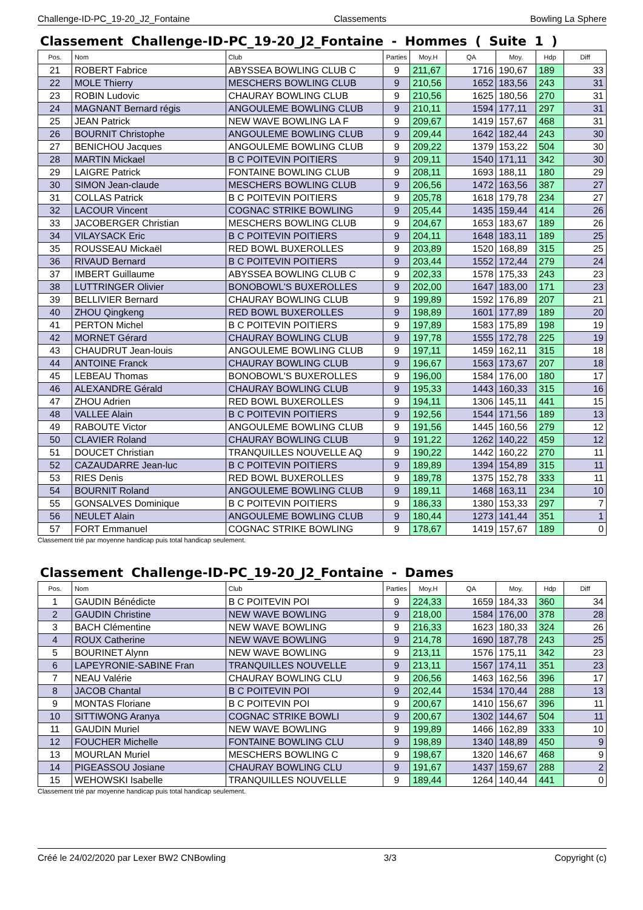Challenge-ID-PC_19-20_J2_Fontaine Classements Bowling La Sphere
Classement Challenge-ID-PC_19-20_J2_Fontaine - Hommes ( Suite 1 )
| Pos. | Nom | Club | Parties | Moy.H | QA | Moy. | Hdp | Diff |
| --- | --- | --- | --- | --- | --- | --- | --- | --- |
| 21 | ROBERT Fabrice | ABYSSEA BOWLING CLUB C | 9 | 211,67 | 1716 | 190,67 | 189 | 33 |
| 22 | MOLE Thierry | MESCHERS BOWLING CLUB | 9 | 210,56 | 1652 | 183,56 | 243 | 31 |
| 23 | ROBIN Ludovic | CHAURAY BOWLING CLUB | 9 | 210,56 | 1625 | 180,56 | 270 | 31 |
| 24 | MAGNANT Bernard régis | ANGOULEME BOWLING CLUB | 9 | 210,11 | 1594 | 177,11 | 297 | 31 |
| 25 | JEAN Patrick | NEW WAVE BOWLING LA F | 9 | 209,67 | 1419 | 157,67 | 468 | 31 |
| 26 | BOURNIT Christophe | ANGOULEME BOWLING CLUB | 9 | 209,44 | 1642 | 182,44 | 243 | 30 |
| 27 | BENICHOU Jacques | ANGOULEME BOWLING CLUB | 9 | 209,22 | 1379 | 153,22 | 504 | 30 |
| 28 | MARTIN Mickael | B C POITEVIN POITIERS | 9 | 209,11 | 1540 | 171,11 | 342 | 30 |
| 29 | LAIGRE Patrick | FONTAINE BOWLING CLUB | 9 | 208,11 | 1693 | 188,11 | 180 | 29 |
| 30 | SIMON Jean-claude | MESCHERS BOWLING CLUB | 9 | 206,56 | 1472 | 163,56 | 387 | 27 |
| 31 | COLLAS Patrick | B C POITEVIN POITIERS | 9 | 205,78 | 1618 | 179,78 | 234 | 27 |
| 32 | LACOUR Vincent | COGNAC STRIKE BOWLING | 9 | 205,44 | 1435 | 159,44 | 414 | 26 |
| 33 | JACOBERGER Christian | MESCHERS BOWLING CLUB | 9 | 204,67 | 1653 | 183,67 | 189 | 26 |
| 34 | VILAYSACK Eric | B C POITEVIN POITIERS | 9 | 204,11 | 1648 | 183,11 | 189 | 25 |
| 35 | ROUSSEAU Mickaël | RED BOWL BUXEROLLES | 9 | 203,89 | 1520 | 168,89 | 315 | 25 |
| 36 | RIVAUD Bernard | B C POITEVIN POITIERS | 9 | 203,44 | 1552 | 172,44 | 279 | 24 |
| 37 | IMBERT Guillaume | ABYSSEA BOWLING CLUB C | 9 | 202,33 | 1578 | 175,33 | 243 | 23 |
| 38 | LUTTRINGER Olivier | BONOBOWL'S BUXEROLLES | 9 | 202,00 | 1647 | 183,00 | 171 | 23 |
| 39 | BELLIVIER Bernard | CHAURAY BOWLING CLUB | 9 | 199,89 | 1592 | 176,89 | 207 | 21 |
| 40 | ZHOU Qingkeng | RED BOWL BUXEROLLES | 9 | 198,89 | 1601 | 177,89 | 189 | 20 |
| 41 | PERTON Michel | B C POITEVIN POITIERS | 9 | 197,89 | 1583 | 175,89 | 198 | 19 |
| 42 | MORNET Gérard | CHAURAY BOWLING CLUB | 9 | 197,78 | 1555 | 172,78 | 225 | 19 |
| 43 | CHAUDRUT Jean-louis | ANGOULEME BOWLING CLUB | 9 | 197,11 | 1459 | 162,11 | 315 | 18 |
| 44 | ANTOINE Franck | CHAURAY BOWLING CLUB | 9 | 196,67 | 1563 | 173,67 | 207 | 18 |
| 45 | LEBEAU Thomas | BONOBOWL'S BUXEROLLES | 9 | 196,00 | 1584 | 176,00 | 180 | 17 |
| 46 | ALEXANDRE Gérald | CHAURAY BOWLING CLUB | 9 | 195,33 | 1443 | 160,33 | 315 | 16 |
| 47 | ZHOU Adrien | RED BOWL BUXEROLLES | 9 | 194,11 | 1306 | 145,11 | 441 | 15 |
| 48 | VALLEE Alain | B C POITEVIN POITIERS | 9 | 192,56 | 1544 | 171,56 | 189 | 13 |
| 49 | RABOUTE Victor | ANGOULEME BOWLING CLUB | 9 | 191,56 | 1445 | 160,56 | 279 | 12 |
| 50 | CLAVIER Roland | CHAURAY BOWLING CLUB | 9 | 191,22 | 1262 | 140,22 | 459 | 12 |
| 51 | DOUCET Christian | TRANQUILLES NOUVELLE AQ | 9 | 190,22 | 1442 | 160,22 | 270 | 11 |
| 52 | CAZAUDARRE Jean-luc | B C POITEVIN POITIERS | 9 | 189,89 | 1394 | 154,89 | 315 | 11 |
| 53 | RIES Denis | RED BOWL BUXEROLLES | 9 | 189,78 | 1375 | 152,78 | 333 | 11 |
| 54 | BOURNIT Roland | ANGOULEME BOWLING CLUB | 9 | 189,11 | 1468 | 163,11 | 234 | 10 |
| 55 | GONSALVES Dominique | B C POITEVIN POITIERS | 9 | 186,33 | 1380 | 153,33 | 297 | 7 |
| 56 | NEULET Alain | ANGOULEME BOWLING CLUB | 9 | 180,44 | 1273 | 141,44 | 351 | 1 |
| 57 | FORT Emmanuel | COGNAC STRIKE BOWLING | 9 | 178,67 | 1419 | 157,67 | 189 | 0 |
Classement trié par moyenne handicap puis total handicap seulement.
Classement Challenge-ID-PC_19-20_J2_Fontaine - Dames
| Pos. | Nom | Club | Parties | Moy.H | QA | Moy. | Hdp | Diff |
| --- | --- | --- | --- | --- | --- | --- | --- | --- |
| 1 | GAUDIN Bénédicte | B C POITEVIN POI | 9 | 224,33 | 1659 | 184,33 | 360 | 34 |
| 2 | GAUDIN Christine | NEW WAVE BOWLING | 9 | 218,00 | 1584 | 176,00 | 378 | 28 |
| 3 | BACH Clémentine | NEW WAVE BOWLING | 9 | 216,33 | 1623 | 180,33 | 324 | 26 |
| 4 | ROUX Catherine | NEW WAVE BOWLING | 9 | 214,78 | 1690 | 187,78 | 243 | 25 |
| 5 | BOURINET Alynn | NEW WAVE BOWLING | 9 | 213,11 | 1576 | 175,11 | 342 | 23 |
| 6 | LAPEYRONIE-SABINE Fran | TRANQUILLES NOUVELLE | 9 | 213,11 | 1567 | 174,11 | 351 | 23 |
| 7 | NEAU Valérie | CHAURAY BOWLING CLU | 9 | 206,56 | 1463 | 162,56 | 396 | 17 |
| 8 | JACOB Chantal | B C POITEVIN POI | 9 | 202,44 | 1534 | 170,44 | 288 | 13 |
| 9 | MONTAS Floriane | B C POITEVIN POI | 9 | 200,67 | 1410 | 156,67 | 396 | 11 |
| 10 | SITTIWONG Aranya | COGNAC STRIKE BOWLI | 9 | 200,67 | 1302 | 144,67 | 504 | 11 |
| 11 | GAUDIN Muriel | NEW WAVE BOWLING | 9 | 199,89 | 1466 | 162,89 | 333 | 10 |
| 12 | FOUCHER Michelle | FONTAINE BOWLING CLU | 9 | 198,89 | 1340 | 148,89 | 450 | 9 |
| 13 | MOURLAN Muriel | MESCHERS BOWLING C | 9 | 198,67 | 1320 | 146,67 | 468 | 9 |
| 14 | PIGEASSOU Josiane | CHAURAY BOWLING CLU | 9 | 191,67 | 1437 | 159,67 | 288 | 2 |
| 15 | WEHOWSKI Isabelle | TRANQUILLES NOUVELLE | 9 | 189,44 | 1264 | 140,44 | 441 | 0 |
Classement trié par moyenne handicap puis total handicap seulement.
Créé le 24/02/2020 par Lexer BW2 CNBowling 3/3 Copyright (c)